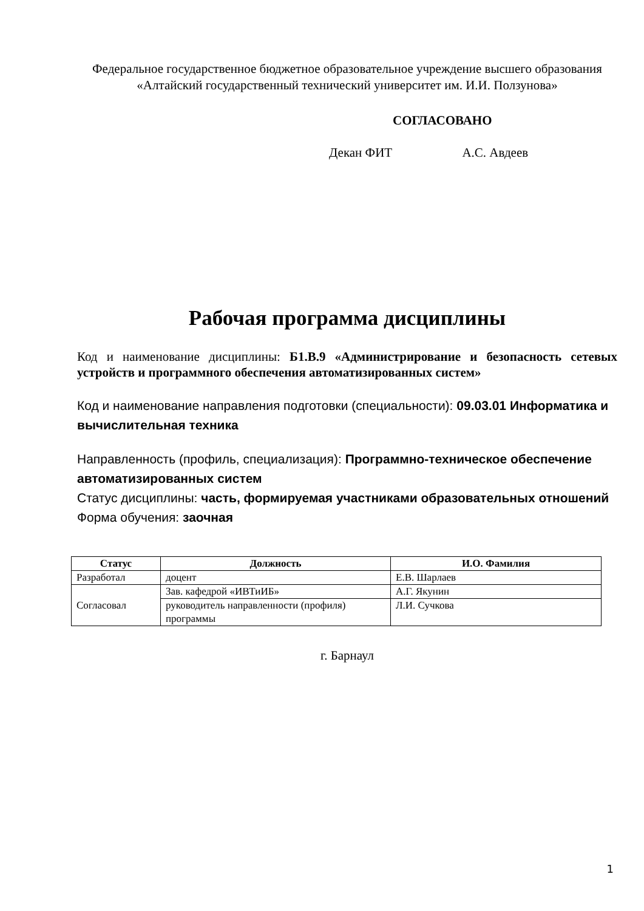Федеральное государственное бюджетное образовательное учреждение высшего образования
«Алтайский государственный технический университет им. И.И. Ползунова»
СОГЛАСОВАНО
Декан ФИТ А.С. Авдеев
Рабочая программа дисциплины
Код и наименование дисциплины: Б1.В.9 «Администрирование и безопасность сетевых устройств и программного обеспечения автоматизированных систем»
Код и наименование направления подготовки (специальности): 09.03.01 Информатика и вычислительная техника
Направленность (профиль, специализация): Программно-техническое обеспечение автоматизированных систем
Статус дисциплины: часть, формируемая участниками образовательных отношений
Форма обучения: заочная
| Статус | Должность | И.О. Фамилия |
| --- | --- | --- |
| Разработал | доцент | Е.В. Шарлаев |
| Согласовал | Зав. кафедрой «ИВТиИБ» | А.Г. Якунин |
| | руководитель направленности (профиля) программы | Л.И. Сучкова |
г. Барнаул
1